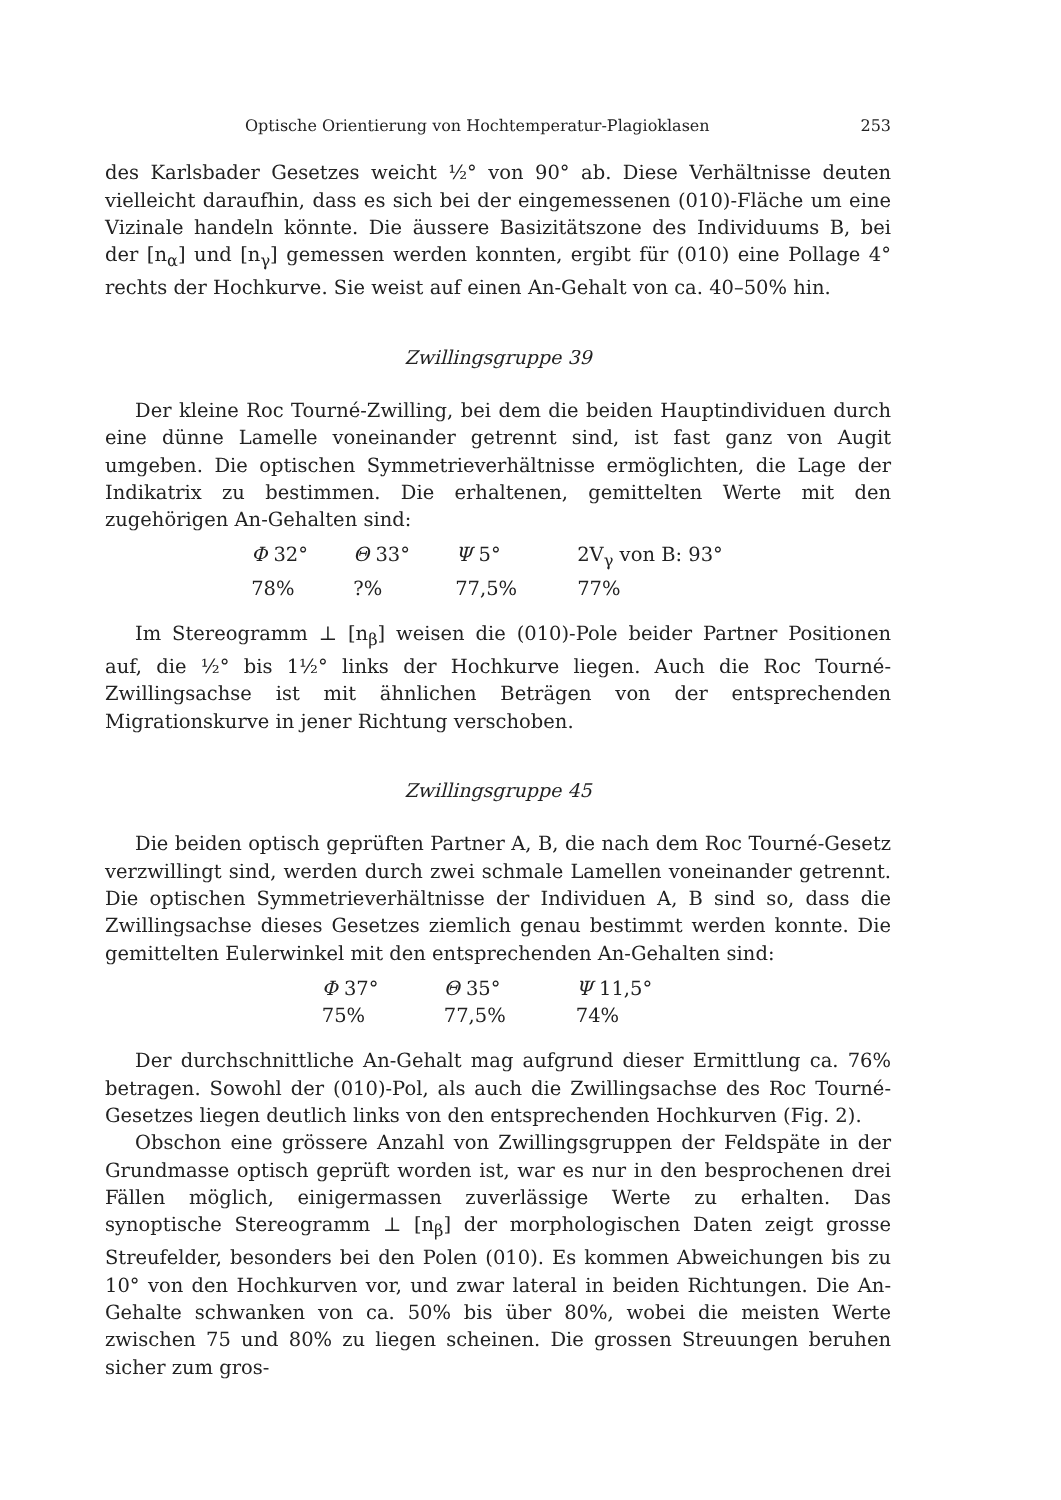Optische Orientierung von Hochtemperatur-Plagioklasen 253
des Karlsbader Gesetzes weicht ½° von 90° ab. Diese Verhältnisse deuten vielleicht daraufhin, dass es sich bei der eingemessenen (010)-Fläche um eine Vizinale handeln könnte. Die äussere Basizitätszone des Individuums B, bei der [n<sub>α</sub>] und [n<sub>γ</sub>] gemessen werden konnten, ergibt für (010) eine Pollage 4° rechts der Hochkurve. Sie weist auf einen An-Gehalt von ca. 40–50% hin.
Zwillingsgruppe 39
Der kleine Roc Tourné-Zwilling, bei dem die beiden Hauptindividuen durch eine dünne Lamelle voneinander getrennt sind, ist fast ganz von Augit umgeben. Die optischen Symmetrieverhältnisse ermöglichten, die Lage der Indikatrix zu bestimmen. Die erhaltenen, gemittelten Werte mit den zugehörigen An-Gehalten sind:
| Φ 32° | Θ 33° | Ψ 5° | 2V<sub>γ</sub> von B: 93° |
| 78% | ?% | 77,5% | 77% |
Im Stereogramm ⊥ [n<sub>β</sub>] weisen die (010)-Pole beider Partner Positionen auf, die ½° bis 1½° links der Hochkurve liegen. Auch die Roc Tourné-Zwillingsachse ist mit ähnlichen Beträgen von der entsprechenden Migrationskurve in jener Richtung verschoben.
Zwillingsgruppe 45
Die beiden optisch geprüften Partner A, B, die nach dem Roc Tourné-Gesetz verzwillingt sind, werden durch zwei schmale Lamellen voneinander getrennt. Die optischen Symmetrieverhältnisse der Individuen A, B sind so, dass die Zwillingsachse dieses Gesetzes ziemlich genau bestimmt werden konnte. Die gemittelten Eulerwinkel mit den entsprechenden An-Gehalten sind:
| Φ 37° | Θ 35° | Ψ 11,5° |
| 75% | 77,5% | 74% |
Der durchschnittliche An-Gehalt mag aufgrund dieser Ermittlung ca. 76% betragen. Sowohl der (010)-Pol, als auch die Zwillingsachse des Roc Tourné-Gesetzes liegen deutlich links von den entsprechenden Hochkurven (Fig. 2).
Obschon eine grössere Anzahl von Zwillingsgruppen der Feldspäte in der Grundmasse optisch geprüft worden ist, war es nur in den besprochenen drei Fällen möglich, einigermassen zuverlässige Werte zu erhalten. Das synoptische Stereogramm ⊥ [n<sub>β</sub>] der morphologischen Daten zeigt grosse Streufelder, besonders bei den Polen (010). Es kommen Abweichungen bis zu 10° von den Hochkurven vor, und zwar lateral in beiden Richtungen. Die An-Gehalte schwanken von ca. 50% bis über 80%, wobei die meisten Werte zwischen 75 und 80% zu liegen scheinen. Die grossen Streuungen beruhen sicher zum gros-